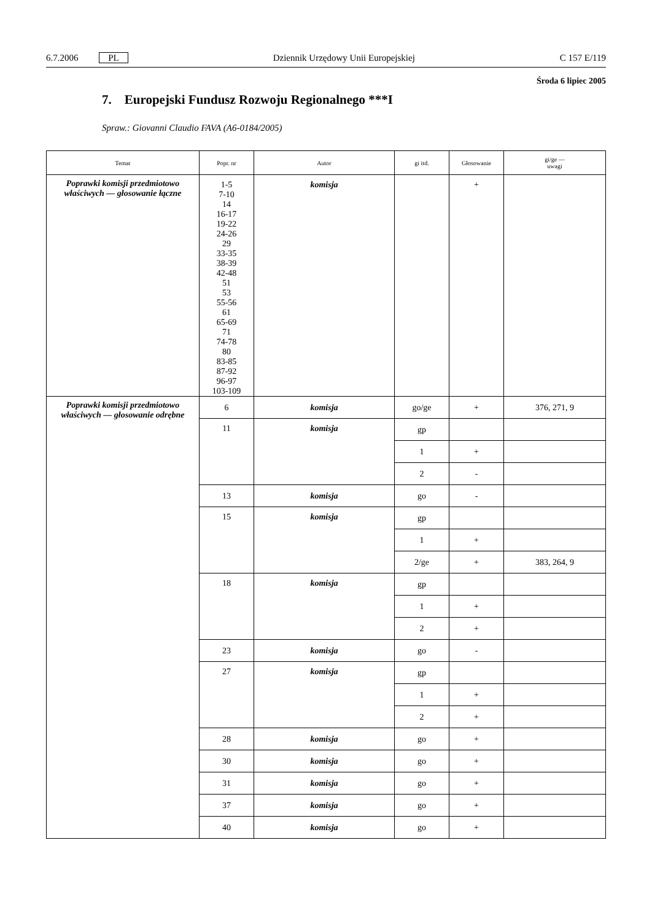6.7.2006 PL Dziennik Urzędowy Unii Europejskiej C 157 E/119
Środa 6 lipiec 2005
7. Europejski Fundusz Rozwoju Regionalnego ***I
Spraw.: Giovanni Claudio FAVA (A6-0184/2005)
| Temat | Popr. nr | Autor | gi itd. | Głosowanie | gi/ge — uwagi |
| --- | --- | --- | --- | --- | --- |
| Poprawki komisji przedmiotowo właściwych — głosowanie łączne | 1-5 7-10 14 16-17 19-22 24-26 29 33-35 38-39 42-48 51 53 55-56 61 65-69 71 74-78 80 83-85 87-92 96-97 103-109 | komisja | | + | |
| Poprawki komisji przedmiotowo właściwych — głosowanie odrębne | 6 | komisja | go/ge | + | 376, 271, 9 |
| | 11 | komisja | gp | | |
| | | | 1 | + | |
| | | | 2 | - | |
| | 13 | komisja | go | - | |
| | 15 | komisja | gp | | |
| | | | 1 | + | |
| | | | 2/ge | + | 383, 264, 9 |
| | 18 | komisja | gp | | |
| | | | 1 | + | |
| | | | 2 | + | |
| | 23 | komisja | go | - | |
| | 27 | komisja | gp | | |
| | | | 1 | + | |
| | | | 2 | + | |
| | 28 | komisja | go | + | |
| | 30 | komisja | go | + | |
| | 31 | komisja | go | + | |
| | 37 | komisja | go | + | |
| | 40 | komisja | go | + | |